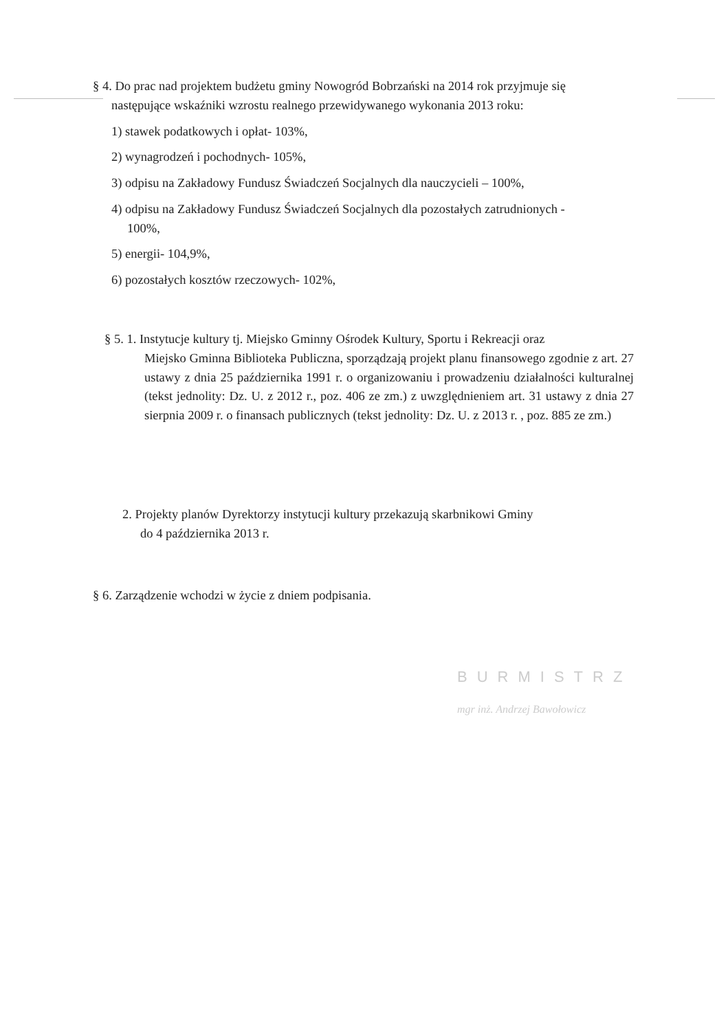§ 4. Do prac nad projektem budżetu gminy Nowogród Bobrzański na 2014 rok przyjmuje się
następujące wskaźniki wzrostu realnego przewidywanego wykonania 2013 roku:
1) stawek podatkowych i opłat- 103%,
2) wynagrodzeń i pochodnych- 105%,
3) odpisu na Zakładowy Fundusz Świadczeń Socjalnych dla nauczycieli – 100%,
4) odpisu na Zakładowy Fundusz Świadczeń Socjalnych dla pozostałych zatrudnionych -
100%,
5) energii- 104,9%,
6) pozostałych kosztów rzeczowych- 102%,
§ 5. 1. Instytucje kultury tj. Miejsko Gminny Ośrodek Kultury, Sportu i Rekreacji oraz
Miejsko Gminna Biblioteka Publiczna, sporządzają projekt planu finansowego zgodnie z art. 27 ustawy z dnia 25 października 1991 r. o organizowaniu i prowadzeniu działalności kulturalnej (tekst jednolity: Dz. U. z 2012 r., poz. 406 ze zm.) z uwzględnieniem art. 31 ustawy z dnia 27 sierpnia 2009 r. o finansach publicznych (tekst jednolity: Dz. U. z 2013 r. , poz. 885 ze zm.)
2. Projekty planów Dyrektorzy instytucji kultury przekazują skarbnikowi Gminy
do 4 października 2013 r.
§ 6. Zarządzenie wchodzi w życie z dniem podpisania.
BURMISTRZ
mgr inż. Andrzej Bawołowicz